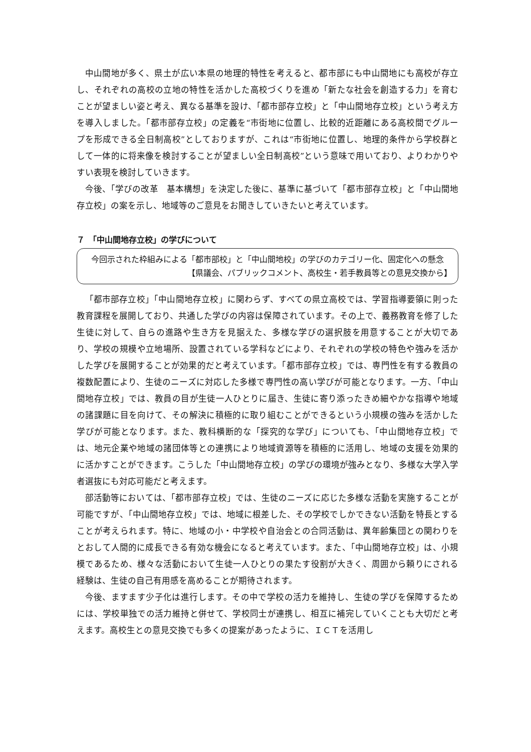中山間地が多く、県土が広い本県の地理的特性を考えると、都市部にも中山間地にも高校が存立し、それぞれの高校の立地の特性を活かした高校づくりを進め「新たな社会を創造する力」を育むことが望ましい姿と考え、異なる基準を設け、「都市部存立校」と「中山間地存立校」という考え方を導入しました。「都市部存立校」の定義を“市街地に位置し、比較的近距離にある高校間でグループを形成できる全日制高校”としておりますが、これは“市街地に位置し、地理的条件から学校群として一体的に将来像を検討することが望ましい全日制高校”という意味で用いており、よりわかりやすい表現を検討していきます。
今後、「学びの改革　基本構想」を決定した後に、基準に基づいて「都市部存立校」と「中山間地存立校」の案を示し、地域等のご意見をお聞きしていきたいと考えています。
７　「中山間地存立校」の学びについて
今回示された枠組みによる「都市部校」と「中山間地校」の学びのカテゴリー化、固定化への懸念
【県議会、パブリックコメント、高校生・若手教員等との意見交換から】
「都市部存立校」「中山間地存立校」に関わらず、すべての県立高校では、学習指導要領に則った教育課程を展開しており、共通した学びの内容は保障されています。その上で、義務教育を修了した生徒に対して、自らの進路や生き方を見据えた、多様な学びの選択肢を用意することが大切であり、学校の規模や立地場所、設置されている学科などにより、それぞれの学校の特色や強みを活かした学びを展開することが効果的だと考えています。「都市部存立校」では、専門性を有する教員の複数配置により、生徒のニーズに対応した多様で専門性の高い学びが可能となります。一方、「中山間地存立校」では、教員の目が生徒一人ひとりに届き、生徒に寄り添ったきめ細やかな指導や地域の諸課題に目を向けて、その解決に積極的に取り組むことができるという小規模の強みを活かした学びが可能となります。また、教科横断的な「探究的な学び」についても、「中山間地存立校」では、地元企業や地域の諸団体等との連携により地域資源等を積極的に活用し、地域の支援を効果的に活かすことができます。こうした「中山間地存立校」の学びの環境が強みとなり、多様な大学入学者選抜にも対応可能だと考えます。
部活動等においては、「都市部存立校」では、生徒のニーズに応じた多様な活動を実施することが可能ですが、「中山間地存立校」では、地域に根差した、その学校でしかできない活動を特長とすることが考えられます。特に、地域の小・中学校や自治会との合同活動は、異年齢集団との関わりをとおして人間的に成長できる有効な機会になると考えています。また、「中山間地存立校」は、小規模であるため、様々な活動において生徒一人ひとりの果たす役割が大きく、周囲から頼りにされる経験は、生徒の自己有用感を高めることが期待されます。
今後、ますます少子化は進行します。その中で学校の活力を維持し、生徒の学びを保障するためには、学校単独での活力維持と併せて、学校同士が連携し、相互に補完していくことも大切だと考えます。高校生との意見交換でも多くの提案があったように、ＩＣＴを活用し